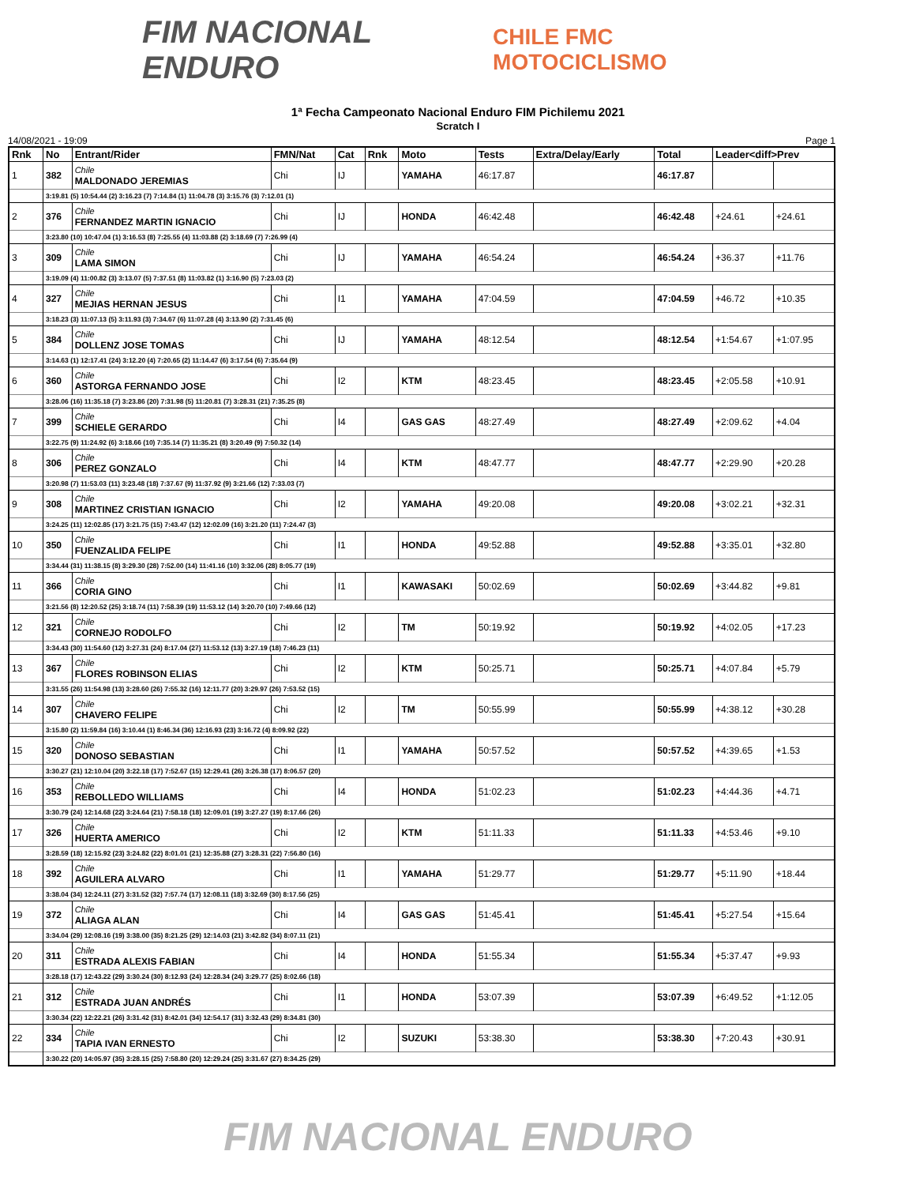FIM NACIONAL ENDURO
CHILE FMC MOTOCICLISMO
1ª Fecha Campeonato Nacional Enduro FIM Pichilemu 2021
Scratch I
14/08/2021 - 19:09 Page 1
| Rnk | No | Entrant/Rider | FMN/Nat | Cat | Rnk | Moto | Tests | Extra/Delay/Early | Total | Leader<diff>Prev | |
| --- | --- | --- | --- | --- | --- | --- | --- | --- | --- | --- | --- |
| 1 | 382 | Chile MALDONADO JEREMIAS | Chi | IJ | | YAMAHA | 46:17.87 | | 46:17.87 | | |
| | 3:19.81 (5) 10:54.44 (2) 3:16.23 (7) 7:14.84 (1) 11:04.78 (3) 3:15.76 (3) 7:12.01 (1) | | | | | | | | | | |
| 2 | 376 | Chile FERNANDEZ MARTIN IGNACIO | Chi | IJ | | HONDA | 46:42.48 | | 46:42.48 | +24.61 | +24.61 |
| | 3:23.80 (10) 10:47.04 (1) 3:16.53 (8) 7:25.55 (4) 11:03.88 (2) 3:18.69 (7) 7:26.99 (4) | | | | | | | | | | |
| 3 | 309 | Chile LAMA SIMON | Chi | IJ | | YAMAHA | 46:54.24 | | 46:54.24 | +36.37 | +11.76 |
| | 3:19.09 (4) 11:00.82 (3) 3:13.07 (5) 7:37.51 (8) 11:03.82 (1) 3:16.90 (5) 7:23.03 (2) | | | | | | | | | | |
| 4 | 327 | Chile MEJIAS HERNAN JESUS | Chi | I1 | | YAMAHA | 47:04.59 | | 47:04.59 | +46.72 | +10.35 |
| | 3:18.23 (3) 11:07.13 (5) 3:11.93 (3) 7:34.67 (6) 11:07.28 (4) 3:13.90 (2) 7:31.45 (6) | | | | | | | | | | |
| 5 | 384 | Chile DOLLENZ JOSE TOMAS | Chi | IJ | | YAMAHA | 48:12.54 | | 48:12.54 | +1:54.67 | +1:07.95 |
| | 3:14.63 (1) 12:17.41 (24) 3:12.20 (4) 7:20.65 (2) 11:14.47 (6) 3:17.54 (6) 7:35.64 (9) | | | | | | | | | | |
| 6 | 360 | Chile ASTORGA FERNANDO JOSE | Chi | I2 | | KTM | 48:23.45 | | 48:23.45 | +2:05.58 | +10.91 |
| | 3:28.06 (16) 11:35.18 (7) 3:23.86 (20) 7:31.98 (5) 11:20.81 (7) 3:28.31 (21) 7:35.25 (8) | | | | | | | | | | |
| 7 | 399 | Chile SCHIELE GERARDO | Chi | I4 | | GAS GAS | 48:27.49 | | 48:27.49 | +2:09.62 | +4.04 |
| | 3:22.75 (9) 11:24.92 (6) 3:18.66 (10) 7:35.14 (7) 11:35.21 (8) 3:20.49 (9) 7:50.32 (14) | | | | | | | | | | |
| 8 | 306 | Chile PEREZ GONZALO | Chi | I4 | | KTM | 48:47.77 | | 48:47.77 | +2:29.90 | +20.28 |
| | 3:20.98 (7) 11:53.03 (11) 3:23.48 (18) 7:37.67 (9) 11:37.92 (9) 3:21.66 (12) 7:33.03 (7) | | | | | | | | | | |
| 9 | 308 | Chile MARTINEZ CRISTIAN IGNACIO | Chi | I2 | | YAMAHA | 49:20.08 | | 49:20.08 | +3:02.21 | +32.31 |
| | 3:24.25 (11) 12:02.85 (17) 3:21.75 (15) 7:43.47 (12) 12:02.09 (16) 3:21.20 (11) 7:24.47 (3) | | | | | | | | | | |
| 10 | 350 | Chile FUENZALIDA FELIPE | Chi | I1 | | HONDA | 49:52.88 | | 49:52.88 | +3:35.01 | +32.80 |
| | 3:34.44 (31) 11:38.15 (8) 3:29.30 (28) 7:52.00 (14) 11:41.16 (10) 3:32.06 (28) 8:05.77 (19) | | | | | | | | | | |
| 11 | 366 | Chile CORIA GINO | Chi | I1 | | KAWASAKI | 50:02.69 | | 50:02.69 | +3:44.82 | +9.81 |
| | 3:21.56 (8) 12:20.52 (25) 3:18.74 (11) 7:58.39 (19) 11:53.12 (14) 3:20.70 (10) 7:49.66 (12) | | | | | | | | | | |
| 12 | 321 | Chile CORNEJO RODOLFO | Chi | I2 | | TM | 50:19.92 | | 50:19.92 | +4:02.05 | +17.23 |
| | 3:34.43 (30) 11:54.60 (12) 3:27.31 (24) 8:17.04 (27) 11:53.12 (13) 3:27.19 (18) 7:46.23 (11) | | | | | | | | | | |
| 13 | 367 | Chile FLORES ROBINSON ELIAS | Chi | I2 | | KTM | 50:25.71 | | 50:25.71 | +4:07.84 | +5.79 |
| | 3:31.55 (26) 11:54.98 (13) 3:28.60 (26) 7:55.32 (16) 12:11.77 (20) 3:29.97 (26) 7:53.52 (15) | | | | | | | | | | |
| 14 | 307 | Chile CHAVERO FELIPE | Chi | I2 | | TM | 50:55.99 | | 50:55.99 | +4:38.12 | +30.28 |
| | 3:15.80 (2) 11:59.84 (16) 3:10.44 (1) 8:46.34 (36) 12:16.93 (23) 3:16.72 (4) 8:09.92 (22) | | | | | | | | | | |
| 15 | 320 | Chile DONOSO SEBASTIAN | Chi | I1 | | YAMAHA | 50:57.52 | | 50:57.52 | +4:39.65 | +1.53 |
| | 3:30.27 (21) 12:10.04 (20) 3:22.18 (17) 7:52.67 (15) 12:29.41 (26) 3:26.38 (17) 8:06.57 (20) | | | | | | | | | | |
| 16 | 353 | Chile REBOLLEDO WILLIAMS | Chi | I4 | | HONDA | 51:02.23 | | 51:02.23 | +4:44.36 | +4.71 |
| | 3:30.79 (24) 12:14.68 (22) 3:24.64 (21) 7:58.18 (18) 12:09.01 (19) 3:27.27 (19) 8:17.66 (26) | | | | | | | | | | |
| 17 | 326 | Chile HUERTA AMERICO | Chi | I2 | | KTM | 51:11.33 | | 51:11.33 | +4:53.46 | +9.10 |
| | 3:28.59 (18) 12:15.92 (23) 3:24.82 (22) 8:01.01 (21) 12:35.88 (27) 3:28.31 (22) 7:56.80 (16) | | | | | | | | | | |
| 18 | 392 | Chile AGUILERA ALVARO | Chi | I1 | | YAMAHA | 51:29.77 | | 51:29.77 | +5:11.90 | +18.44 |
| | 3:38.04 (34) 12:24.11 (27) 3:31.52 (32) 7:57.74 (17) 12:08.11 (18) 3:32.69 (30) 8:17.56 (25) | | | | | | | | | | |
| 19 | 372 | Chile ALIAGA ALAN | Chi | I4 | | GAS GAS | 51:45.41 | | 51:45.41 | +5:27.54 | +15.64 |
| | 3:34.04 (29) 12:08.16 (19) 3:38.00 (35) 8:21.25 (29) 12:14.03 (21) 3:42.82 (34) 8:07.11 (21) | | | | | | | | | | |
| 20 | 311 | Chile ESTRADA ALEXIS FABIAN | Chi | I4 | | HONDA | 51:55.34 | | 51:55.34 | +5:37.47 | +9.93 |
| | 3:28.18 (17) 12:43.22 (29) 3:30.24 (30) 8:12.93 (24) 12:28.34 (24) 3:29.77 (25) 8:02.66 (18) | | | | | | | | | | |
| 21 | 312 | Chile ESTRADA JUAN ANDRÉS | Chi | I1 | | HONDA | 53:07.39 | | 53:07.39 | +6:49.52 | +1:12.05 |
| | 3:30.34 (22) 12:22.21 (26) 3:31.42 (31) 8:42.01 (34) 12:54.17 (31) 3:32.43 (29) 8:34.81 (30) | | | | | | | | | | |
| 22 | 334 | Chile TAPIA IVAN ERNESTO | Chi | I2 | | SUZUKI | 53:38.30 | | 53:38.30 | +7:20.43 | +30.91 |
| | 3:30.22 (20) 14:05.97 (35) 3:28.15 (25) 7:58.80 (20) 12:29.24 (25) 3:31.67 (27) 8:34.25 (29) | | | | | | | | | | |
FIM NACIONAL ENDURO